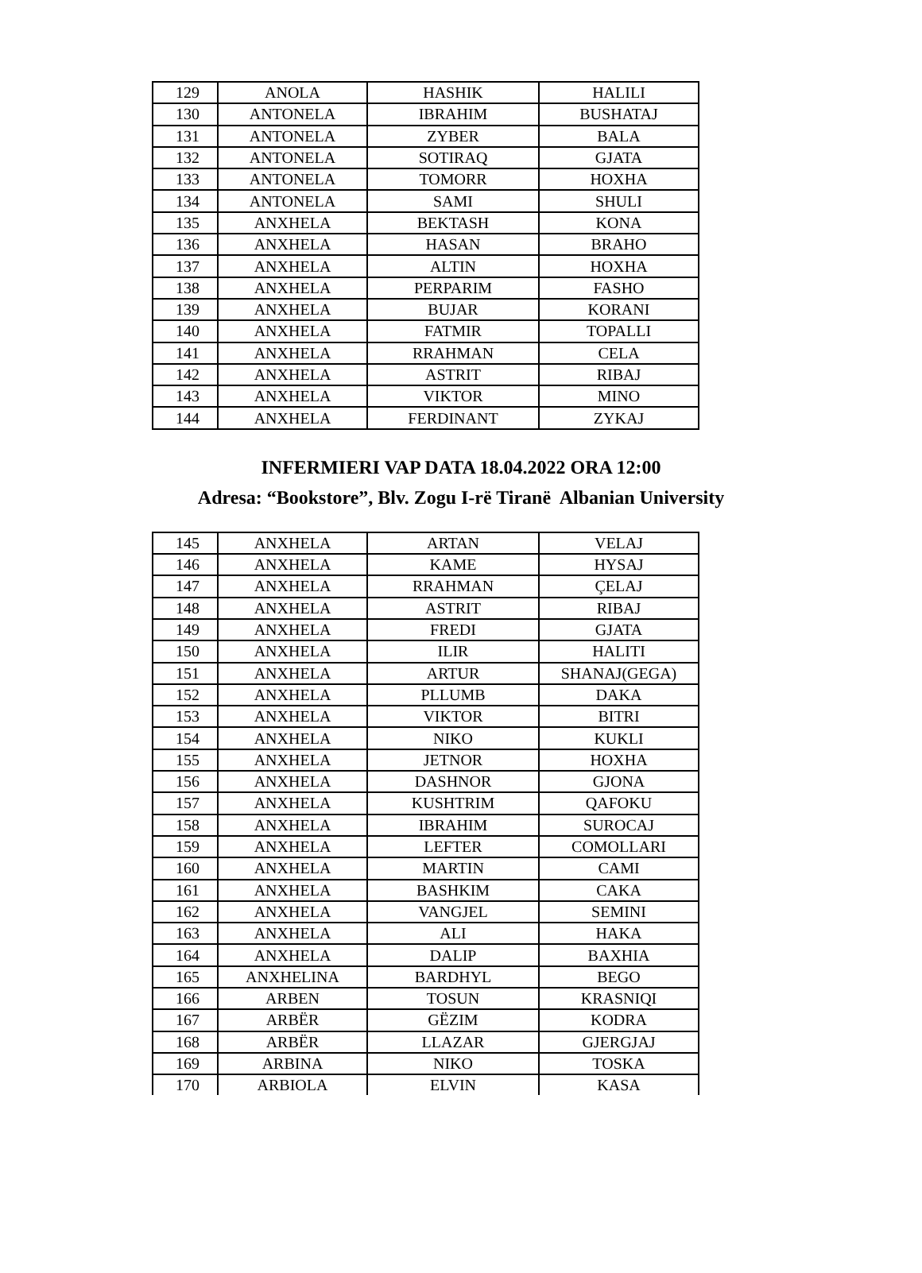| 129 | ANOLA | HASHIK | HALILI |
| 130 | ANTONELA | IBRAHIM | BUSHATAJ |
| 131 | ANTONELA | ZYBER | BALA |
| 132 | ANTONELA | SOTIRAQ | GJATA |
| 133 | ANTONELA | TOMORR | HOXHA |
| 134 | ANTONELA | SAMI | SHULI |
| 135 | ANXHELA | BEKTASH | KONA |
| 136 | ANXHELA | HASAN | BRAHO |
| 137 | ANXHELA | ALTIN | HOXHA |
| 138 | ANXHELA | PERPARIM | FASHO |
| 139 | ANXHELA | BUJAR | KORANI |
| 140 | ANXHELA | FATMIR | TOPALLI |
| 141 | ANXHELA | RRAHMAN | CELA |
| 142 | ANXHELA | ASTRIT | RIBAJ |
| 143 | ANXHELA | VIKTOR | MINO |
| 144 | ANXHELA | FERDINANT | ZYKAJ |
INFERMIERI VAP DATA 18.04.2022 ORA 12:00
Adresa: “Bookstore”, Blv. Zogu I-rë Tiranë Albanian University
| 145 | ANXHELA | ARTAN | VELAJ |
| 146 | ANXHELA | KAME | HYSAJ |
| 147 | ANXHELA | RRAHMAN | ÇELAJ |
| 148 | ANXHELA | ASTRIT | RIBAJ |
| 149 | ANXHELA | FREDI | GJATA |
| 150 | ANXHELA | ILIR | HALITI |
| 151 | ANXHELA | ARTUR | SHANAJ(GEGA) |
| 152 | ANXHELA | PLLUMB | DAKA |
| 153 | ANXHELA | VIKTOR | BITRI |
| 154 | ANXHELA | NIKO | KUKLI |
| 155 | ANXHELA | JETNOR | HOXHA |
| 156 | ANXHELA | DASHNOR | GJONA |
| 157 | ANXHELA | KUSHTRIM | QAFOKU |
| 158 | ANXHELA | IBRAHIM | SUROCAJ |
| 159 | ANXHELA | LEFTER | COMOLLARI |
| 160 | ANXHELA | MARTIN | CAMI |
| 161 | ANXHELA | BASHKIM | CAKA |
| 162 | ANXHELA | VANGJEL | SEMINI |
| 163 | ANXHELA | ALI | HAKA |
| 164 | ANXHELA | DALIP | BAXHIA |
| 165 | ANXHELINA | BARDHYL | BEGO |
| 166 | ARBEN | TOSUN | KRASNIQI |
| 167 | ARBËR | GËZIM | KODRA |
| 168 | ARBËR | LLAZAR | GJERGJAJ |
| 169 | ARBINA | NIKO | TOSKA |
| 170 | ARBIOLA | ELVIN | KASA |